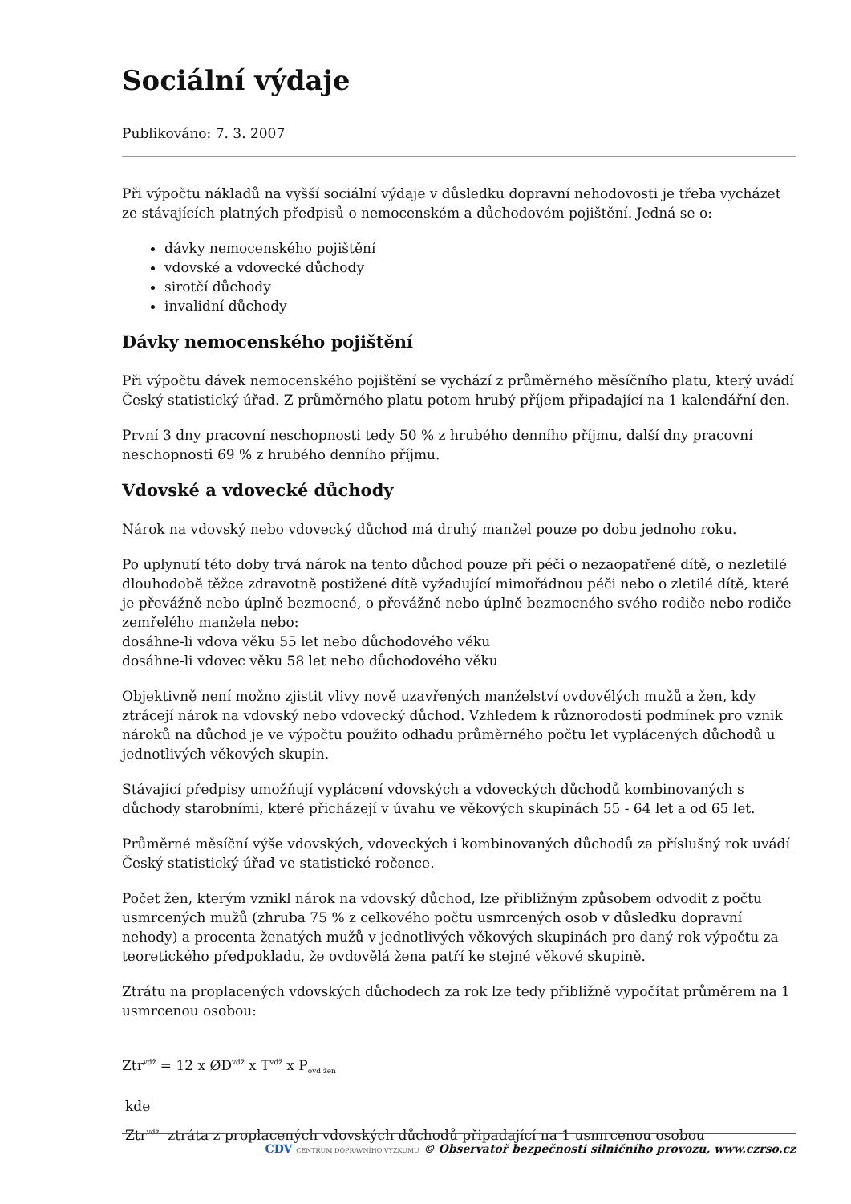Sociální výdaje
Publikováno: 7. 3. 2007
Při výpočtu nákladů na vyšší sociální výdaje v důsledku dopravní nehodovosti je třeba vycházet ze stávajících platných předpisů o nemocenském a důchodovém pojištění. Jedná se o:
dávky nemocenského pojištění
vdovské a vdovecké důchody
sirotčí důchody
invalidní důchody
Dávky nemocenského pojištění
Při výpočtu dávek nemocenského pojištění se vychází z průměrného měsíčního platu, který uvádí Český statistický úřad. Z průměrného platu potom hrubý příjem připadající na 1 kalendářní den.
První 3 dny pracovní neschopnosti tedy 50 % z hrubého denního příjmu, další dny pracovní neschopnosti 69 % z hrubého denního příjmu.
Vdovské a vdovecké důchody
Nárok na vdovský nebo vdovecký důchod má druhý manžel pouze po dobu jednoho roku.
Po uplynutí této doby trvá nárok na tento důchod pouze při péči o nezaopatřené dítě, o nezletilé dlouhodobě těžce zdravotně postižené dítě vyžadující mimořádnou péči nebo o zletilé dítě, které je převážně nebo úplně bezmocné, o převážně nebo úplně bezmocného svého rodiče nebo rodiče zemřelého manžela nebo:
dosáhne-li vdova věku 55 let nebo důchodového věku
dosáhne-li vdovec věku 58 let nebo důchodového věku
Objektivně není možno zjistit vlivy nově uzavřených manželství ovdovělých mužů a žen, kdy ztrácejí nárok na vdovský nebo vdovecký důchod. Vzhledem k různorodosti podmínek pro vznik nároků na důchod je ve výpočtu použito odhadu průměrného počtu let vyplácených důchodů u jednotlivých věkových skupin.
Stávající předpisy umožňují vyplácení vdovských a vdoveckých důchodů kombinovaných s důchody starobními, které přicházejí v úvahu ve věkových skupinách 55 - 64 let a od 65 let.
Průměrné měsíční výše vdovských, vdoveckých i kombinovaných důchodů za příslušný rok uvádí Český statistický úřad ve statistické ročence.
Počet žen, kterým vznikl nárok na vdovský důchod, lze přibližným způsobem odvodit z počtu usmrcených mužů (zhruba 75 % z celkového počtu usmrcených osob v důsledku dopravní nehody) a procenta ženatých mužů v jednotlivých věkových skupinách pro daný rok výpočtu za teoretického předpokladu, že ovdovělá žena patří ke stejné věkové skupině.
Ztrátu na proplacených vdovských důchodech za rok lze tedy přibližně vypočítat průměrem na 1 usmrcenou osobou:
Ztr<sup>vdž</sup> = 12 x ØD<sup>vdž</sup> x T<sup>vdž</sup> x P<sub>ovd.žen</sub>
kde
Ztr<sup>vdž</sup> ztráta z proplacených vdovských důchodů připadající na 1 usmrcenou osobou
CDV CENTRUM DOPRAVNÍHO VÝZKUMU © Observatoř bezpečnosti silničního provozu, www.czrso.cz